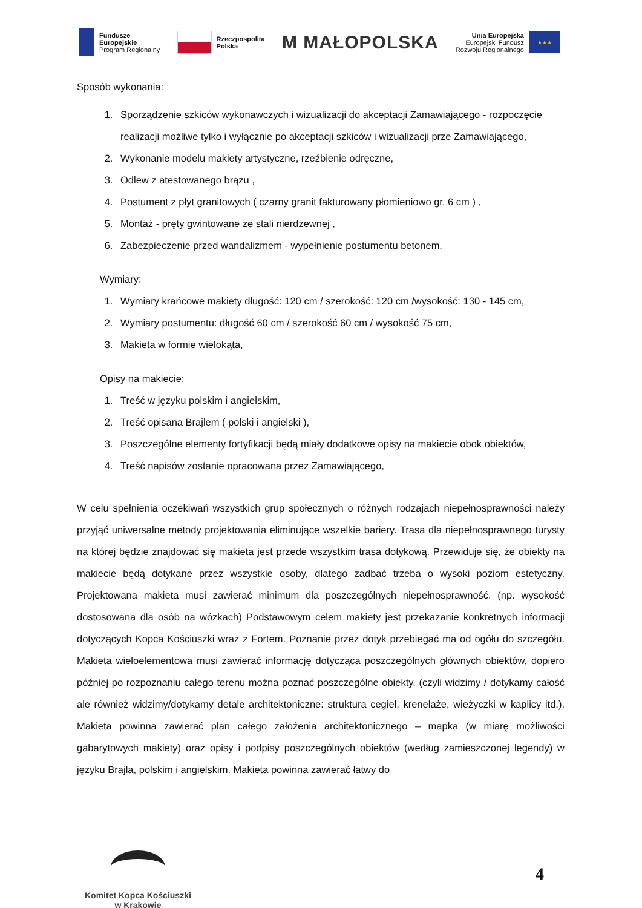Fundusze
Europejskie
Program Regionalny
Rzeczpospolita
Polska
M MAŁOPOLSKA
Unia Europejska
Europejski Fundusz
Rozwoju Regionalnego
★★★
Sposób wykonania:
1. Sporządzenie szkiców wykonawczych i wizualizacji do akceptacji Zamawiającego - rozpoczęcie realizacji możliwe tylko i wyłącznie po akceptacji szkiców i wizualizacji prze Zamawiającego,
2. Wykonanie modelu makiety artystyczne, rzeźbienie odręczne,
3. Odlew z atestowanego brązu ,
4. Postument z płyt granitowych ( czarny granit fakturowany płomieniowo gr. 6 cm ) ,
5. Montaż - pręty gwintowane ze stali nierdzewnej ,
6. Zabezpieczenie przed wandalizmem - wypełnienie postumentu betonem,
Wymiary:
1. Wymiary krańcowe makiety długość: 120 cm / szerokość: 120 cm /wysokość: 130 - 145 cm,
2. Wymiary postumentu: długość 60 cm / szerokość 60 cm / wysokość 75 cm,
3. Makieta w formie wielokąta,
Opisy na makiecie:
1. Treść w języku polskim i angielskim,
2. Treść opisana Brajlem ( polski i angielski ),
3. Poszczególne elementy fortyfikacji będą miały dodatkowe opisy na makiecie obok obiektów,
4. Treść napisów zostanie opracowana przez Zamawiającego,
W celu spełnienia oczekiwań wszystkich grup społecznych o różnych rodzajach niepełnosprawności należy przyjąć uniwersalne metody projektowania eliminujące wszelkie bariery. Trasa dla niepełnosprawnego turysty na której będzie znajdować się makieta jest przede wszystkim trasa dotykową. Przewiduje się, że obiekty na makiecie będą dotykane przez wszystkie osoby, dlatego zadbać trzeba o wysoki poziom estetyczny. Projektowana makieta musi zawierać minimum dla poszczególnych niepełnosprawność. (np. wysokość dostosowana dla osób na wózkach) Podstawowym celem makiety jest przekazanie konkretnych informacji dotyczących Kopca Kościuszki wraz z Fortem. Poznanie przez dotyk przebiegać ma od ogółu do szczegółu. Makieta wieloelementowa musi zawierać informację dotycząca poszczególnych głównych obiektów, dopiero później po rozpoznaniu całego terenu można poznać poszczególne obiekty. (czyli widzimy / dotykamy całość ale również widzimy/dotykamy detale architektoniczne: struktura cegieł, krenelaże, wieżyczki w kaplicy itd.). Makieta powinna zawierać plan całego założenia architektonicznego – mapka (w miarę możliwości gabarytowych makiety) oraz opisy i podpisy poszczególnych obiektów (według zamieszczonej legendy) w języku Brajla, polskim i angielskim. Makieta powinna zawierać łatwy do
Komitet Kopca Kościuszki
w Krakowie
4